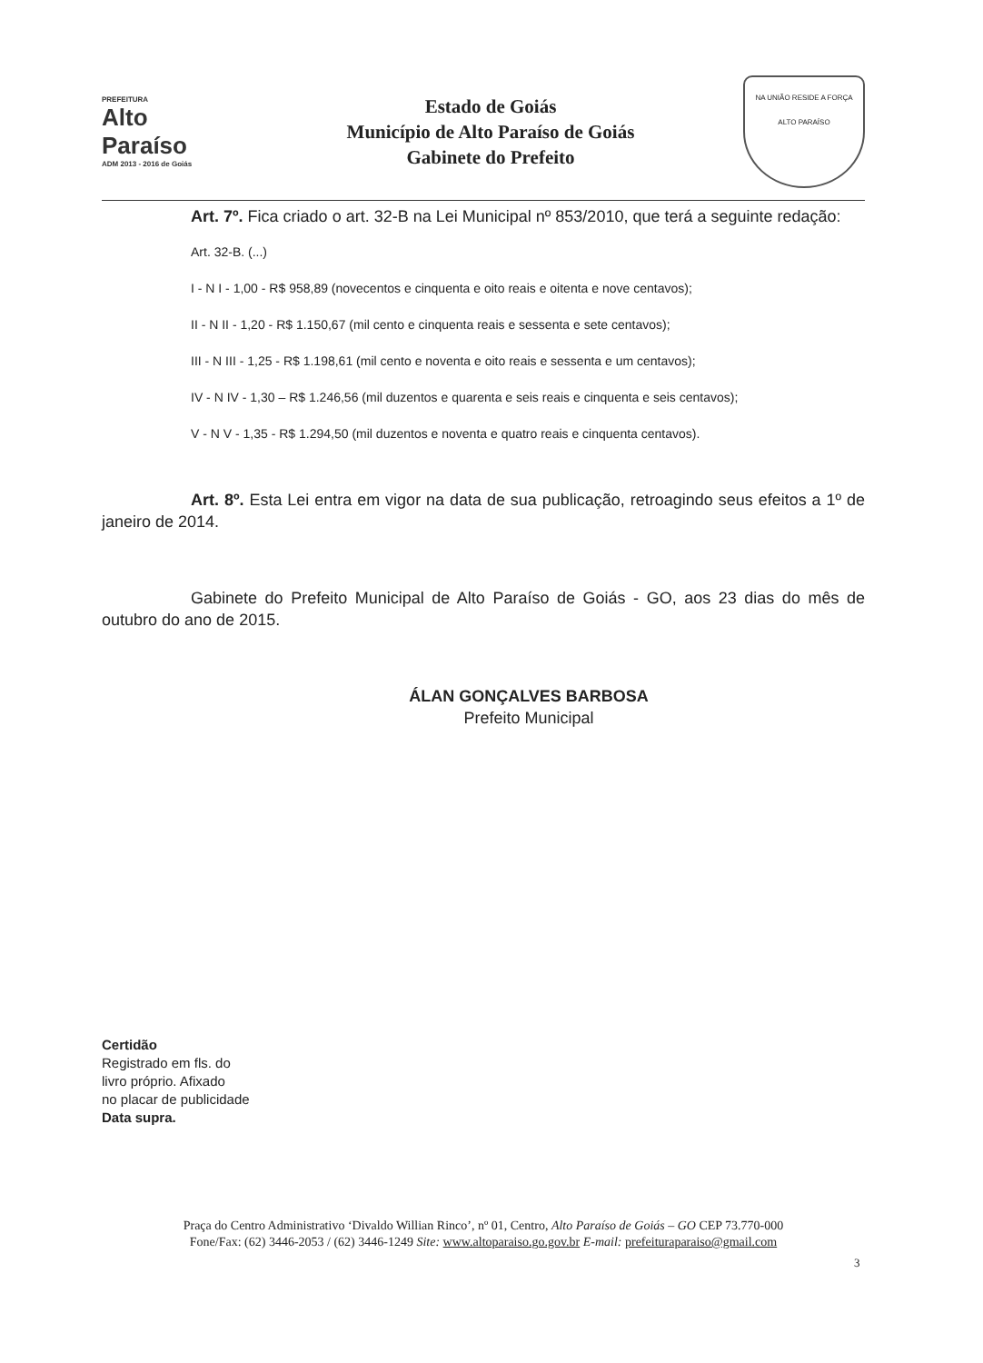PREFEITURA
Alto Paraíso
ADM 2013 - 2016 de Goiás
Estado de Goiás
Município de Alto Paraíso de Goiás
Gabinete do Prefeito
NA UNIÃO RESIDE A FORÇA
ALTO PARAÍSO
Art. 7º. Fica criado o art. 32-B na Lei Municipal nº 853/2010, que terá a seguinte redação:
Art. 32-B. (...)
I - N I - 1,00 - R$ 958,89 (novecentos e cinquenta e oito reais e oitenta e nove centavos);
II - N II - 1,20 - R$ 1.150,67 (mil cento e cinquenta reais e sessenta e sete centavos);
III - N III - 1,25 - R$ 1.198,61 (mil cento e noventa e oito reais e sessenta e um centavos);
IV - N IV - 1,30 – R$ 1.246,56 (mil duzentos e quarenta e seis reais e cinquenta e seis centavos);
V - N V - 1,35 - R$ 1.294,50 (mil duzentos e noventa e quatro reais e cinquenta centavos).
Art. 8º. Esta Lei entra em vigor na data de sua publicação, retroagindo seus efeitos a 1º de janeiro de 2014.
Gabinete do Prefeito Municipal de Alto Paraíso de Goiás - GO, aos 23 dias do mês de outubro do ano de 2015.
ÁLAN GONÇALVES BARBOSA
Prefeito Municipal
Certidão
Registrado em fls. do
livro próprio. Afixado
no placar de publicidade
Data supra.
Praça do Centro Administrativo ‘Divaldo Willian Rinco’, nº 01, Centro, Alto Paraíso de Goiás – GO CEP 73.770-000
Fone/Fax: (62) 3446-2053 / (62) 3446-1249 Site: www.altoparaiso.go.gov.br E-mail: prefeituraparaiso@gmail.com
3